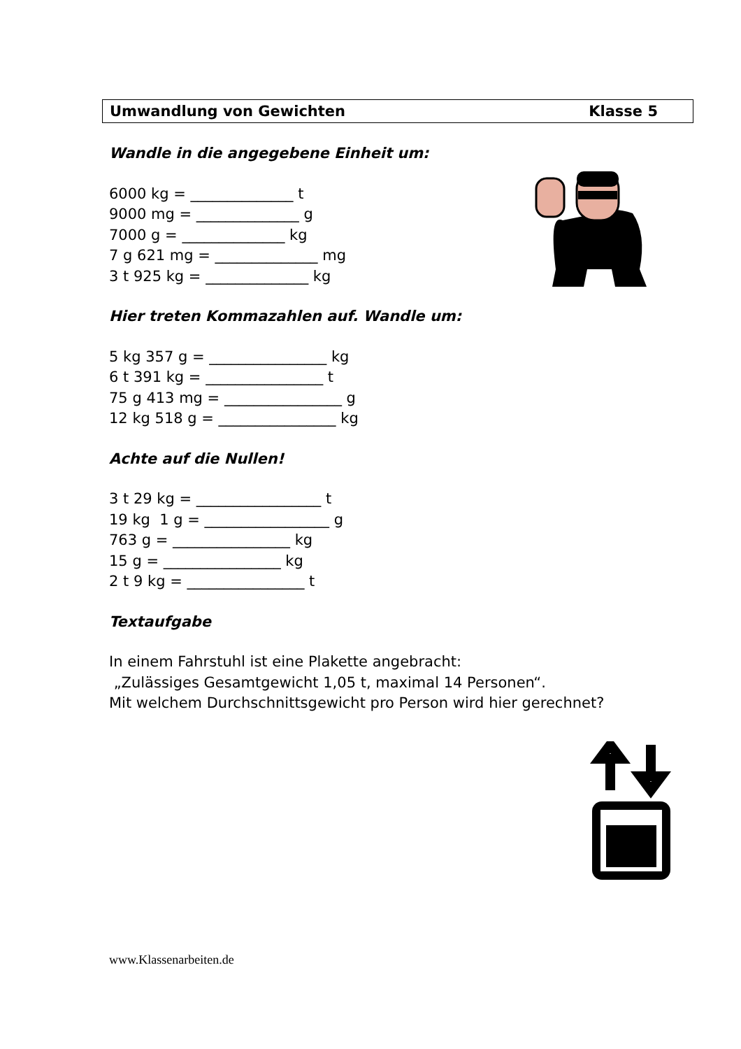Umwandlung von Gewichten Klasse 5
Wandle in die angegebene Einheit um:
6000 kg = ______________ t
9000 mg = ______________ g
7000 g = ______________ kg
7 g 621 mg = ______________ mg
3 t 925 kg = ______________ kg
Hier treten Kommazahlen auf. Wandle um:
5 kg 357 g = ________________ kg
6 t 391 kg = ________________ t
75 g 413 mg = ________________ g
12 kg 518 g = ________________ kg
Achte auf die Nullen!
3 t 29 kg = _________________ t
19 kg 1 g = _________________ g
763 g = ________________ kg
15 g = ________________ kg
2 t 9 kg = ________________ t
Textaufgabe
In einem Fahrstuhl ist eine Plakette angebracht:
„Zulässiges Gesamtgewicht 1,05 t, maximal 14 Personen“.
Mit welchem Durchschnittsgewicht pro Person wird hier gerechnet?
www.Klassenarbeiten.de